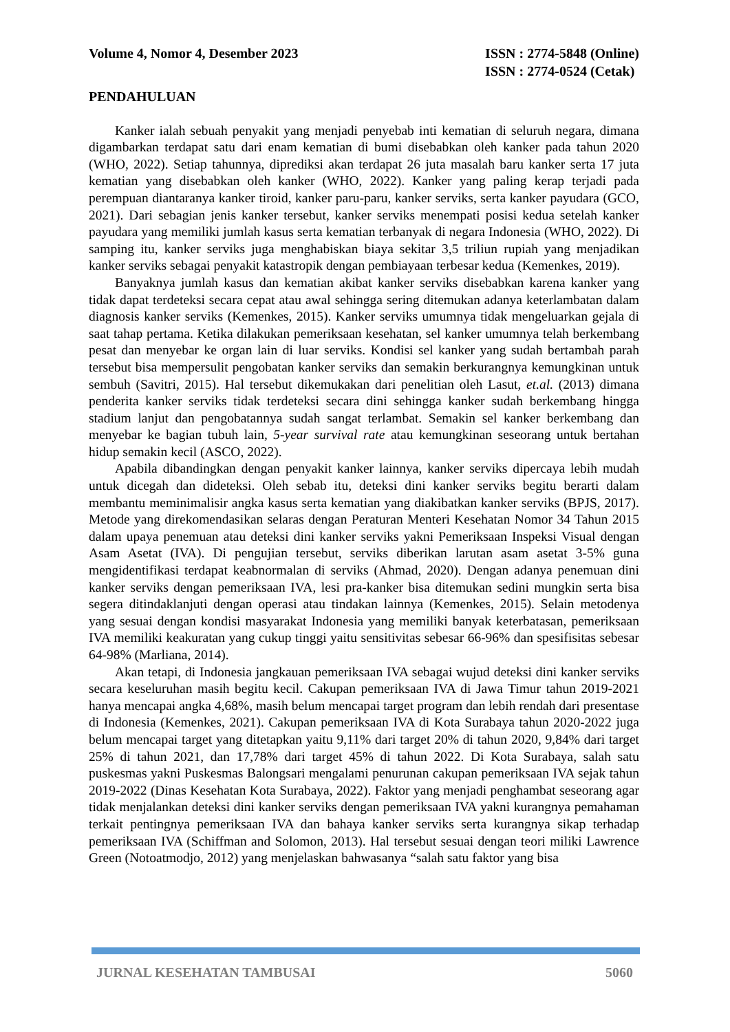Volume 4, Nomor 4, Desember 2023
ISSN : 2774-5848 (Online)
ISSN : 2774-0524 (Cetak)
PENDAHULUAN
Kanker ialah sebuah penyakit yang menjadi penyebab inti kematian di seluruh negara, dimana digambarkan terdapat satu dari enam kematian di bumi disebabkan oleh kanker pada tahun 2020 (WHO, 2022). Setiap tahunnya, diprediksi akan terdapat 26 juta masalah baru kanker serta 17 juta kematian yang disebabkan oleh kanker (WHO, 2022). Kanker yang paling kerap terjadi pada perempuan diantaranya kanker tiroid, kanker paru-paru, kanker serviks, serta kanker payudara (GCO, 2021). Dari sebagian jenis kanker tersebut, kanker serviks menempati posisi kedua setelah kanker payudara yang memiliki jumlah kasus serta kematian terbanyak di negara Indonesia (WHO, 2022). Di samping itu, kanker serviks juga menghabiskan biaya sekitar 3,5 triliun rupiah yang menjadikan kanker serviks sebagai penyakit katastropik dengan pembiayaan terbesar kedua (Kemenkes, 2019).
Banyaknya jumlah kasus dan kematian akibat kanker serviks disebabkan karena kanker yang tidak dapat terdeteksi secara cepat atau awal sehingga sering ditemukan adanya keterlambatan dalam diagnosis kanker serviks (Kemenkes, 2015). Kanker serviks umumnya tidak mengeluarkan gejala di saat tahap pertama. Ketika dilakukan pemeriksaan kesehatan, sel kanker umumnya telah berkembang pesat dan menyebar ke organ lain di luar serviks. Kondisi sel kanker yang sudah bertambah parah tersebut bisa mempersulit pengobatan kanker serviks dan semakin berkurangnya kemungkinan untuk sembuh (Savitri, 2015). Hal tersebut dikemukakan dari penelitian oleh Lasut, et.al. (2013) dimana penderita kanker serviks tidak terdeteksi secara dini sehingga kanker sudah berkembang hingga stadium lanjut dan pengobatannya sudah sangat terlambat. Semakin sel kanker berkembang dan menyebar ke bagian tubuh lain, 5-year survival rate atau kemungkinan seseorang untuk bertahan hidup semakin kecil (ASCO, 2022).
Apabila dibandingkan dengan penyakit kanker lainnya, kanker serviks dipercaya lebih mudah untuk dicegah dan dideteksi. Oleh sebab itu, deteksi dini kanker serviks begitu berarti dalam membantu meminimalisir angka kasus serta kematian yang diakibatkan kanker serviks (BPJS, 2017). Metode yang direkomendasikan selaras dengan Peraturan Menteri Kesehatan Nomor 34 Tahun 2015 dalam upaya penemuan atau deteksi dini kanker serviks yakni Pemeriksaan Inspeksi Visual dengan Asam Asetat (IVA). Di pengujian tersebut, serviks diberikan larutan asam asetat 3-5% guna mengidentifikasi terdapat keabnormalan di serviks (Ahmad, 2020). Dengan adanya penemuan dini kanker serviks dengan pemeriksaan IVA, lesi pra-kanker bisa ditemukan sedini mungkin serta bisa segera ditindaklanjuti dengan operasi atau tindakan lainnya (Kemenkes, 2015). Selain metodenya yang sesuai dengan kondisi masyarakat Indonesia yang memiliki banyak keterbatasan, pemeriksaan IVA memiliki keakuratan yang cukup tinggi yaitu sensitivitas sebesar 66-96% dan spesifisitas sebesar 64-98% (Marliana, 2014).
Akan tetapi, di Indonesia jangkauan pemeriksaan IVA sebagai wujud deteksi dini kanker serviks secara keseluruhan masih begitu kecil. Cakupan pemeriksaan IVA di Jawa Timur tahun 2019-2021 hanya mencapai angka 4,68%, masih belum mencapai target program dan lebih rendah dari presentase di Indonesia (Kemenkes, 2021). Cakupan pemeriksaan IVA di Kota Surabaya tahun 2020-2022 juga belum mencapai target yang ditetapkan yaitu 9,11% dari target 20% di tahun 2020, 9,84% dari target 25% di tahun 2021, dan 17,78% dari target 45% di tahun 2022. Di Kota Surabaya, salah satu puskesmas yakni Puskesmas Balongsari mengalami penurunan cakupan pemeriksaan IVA sejak tahun 2019-2022 (Dinas Kesehatan Kota Surabaya, 2022). Faktor yang menjadi penghambat seseorang agar tidak menjalankan deteksi dini kanker serviks dengan pemeriksaan IVA yakni kurangnya pemahaman terkait pentingnya pemeriksaan IVA dan bahaya kanker serviks serta kurangnya sikap terhadap pemeriksaan IVA (Schiffman and Solomon, 2013). Hal tersebut sesuai dengan teori miliki Lawrence Green (Notoatmodjo, 2012) yang menjelaskan bahwasanya “salah satu faktor yang bisa
JURNAL KESEHATAN TAMBUSAI 5060